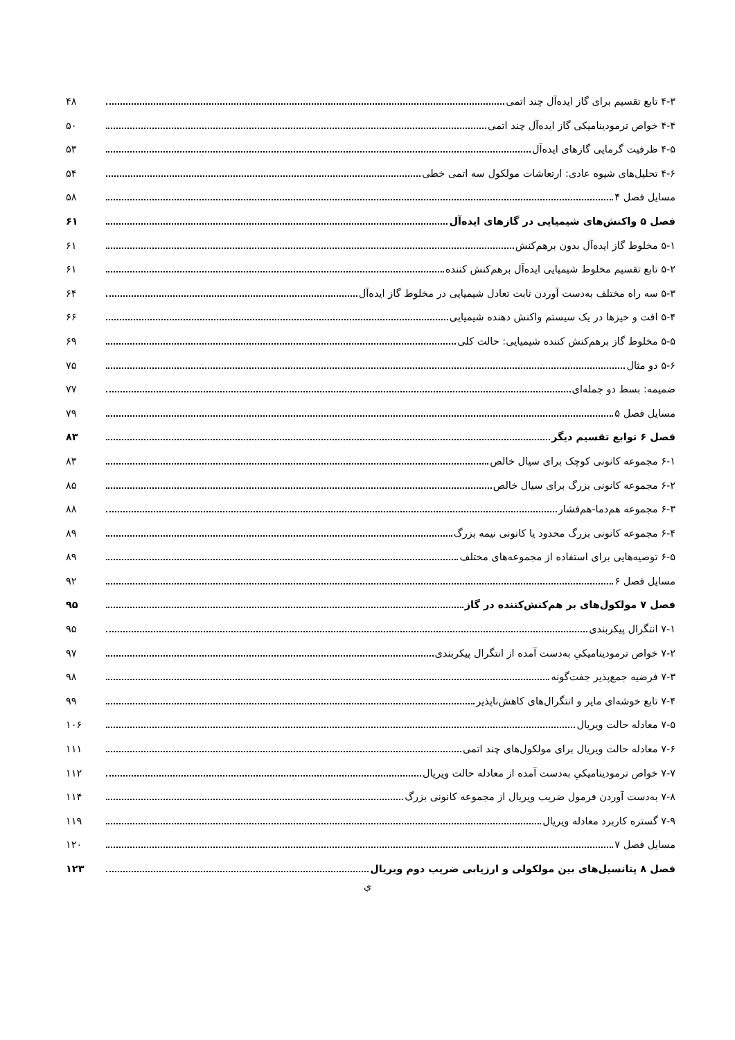۴-۳ تابع تقسیم برای گاز ایده‌آل چند اتمی ۴۸
۴-۴ خواص ترمودینامیکی گاز ایده‌آل چند اتمی ۵۰
۴-۵ ظرفیت گرمایی گازهای ایده‌آل ۵۳
۴-۶ تحلیل‌های شیوه عادی: ارتعاشات مولکول سه اتمی خطی ۵۴
مسایل فصل ۴ ۵۸
فصل ۵ واکنش‌های شیمیایی در گازهای ایده‌آل ۶۱
۵-۱ مخلوط گاز ایده‌آل بدون برهم‌کنش ۶۱
۵-۲ تابع تقسیم مخلوط شیمیایی ایده‌آل برهم‌کنش کننده ۶۱
۵-۳ سه راه مختلف به‌دست آوردن ثابت تعادل شیمیایی در مخلوط گاز ایده‌آل ۶۴
۵-۴ افت و خیزها در یک سیستم واکنش دهنده شیمیایی ۶۶
۵-۵ مخلوط گاز برهم‌کنش کننده شیمیایی: حالت کلی ۶۹
۵-۶ دو مثال ۷۵
ضمیمه: بسط دو جمله‌ای ۷۷
مسایل فصل ۵ ۷۹
فصل ۶ توابع تقسیم دیگر ۸۳
۶-۱ مجموعه کانونی کوچک برای سیال خالص ۸۳
۶-۲ مجموعه کانونی بزرگ برای سیال خالص ۸۵
۶-۳ مجموعه هم‌دما-هم‌فشار ۸۸
۶-۴ مجموعه کانونی بزرگ محدود یا کانونی نیمه بزرگ ۸۹
۶-۵ توصیه‌هایی برای استفاده از مجموعه‌های مختلف ۸۹
مسایل فصل ۶ ۹۲
فصل ۷ مولکول‌های بر هم‌کنش‌کننده در گاز ۹۵
۷-۱ انتگرال پیکربندی ۹۵
۷-۲ خواص ترمودینامیکیِ به‌دست آمده از انتگرال پیکربندی ۹۷
۷-۳ فرضیه جمع‌پذیر جفت‌گونه ۹۸
۷-۴ تابع خوشه‌ای مایر و انتگرال‌های کاهش‌ناپذیر ۹۹
۷-۵ معادله حالت ویریال ۱۰۶
۷-۶ معادله حالت ویریال برای مولکول‌های چند اتمی ۱۱۱
۷-۷ خواص ترمودینامیکیِ به‌دست آمده از معادله حالت ویریال ۱۱۲
۷-۸ به‌دست آوردن فرمول ضریب ویریال از مجموعه کانونی بزرگ ۱۱۴
۷-۹ گستره کاربرد معادله ویریال ۱۱۹
مسایل فصل ۷ ۱۲۰
فصل ۸ پتانسیل‌های بین مولکولی و ارزیابی ضریب دوم ویریال ۱۲۳
ي